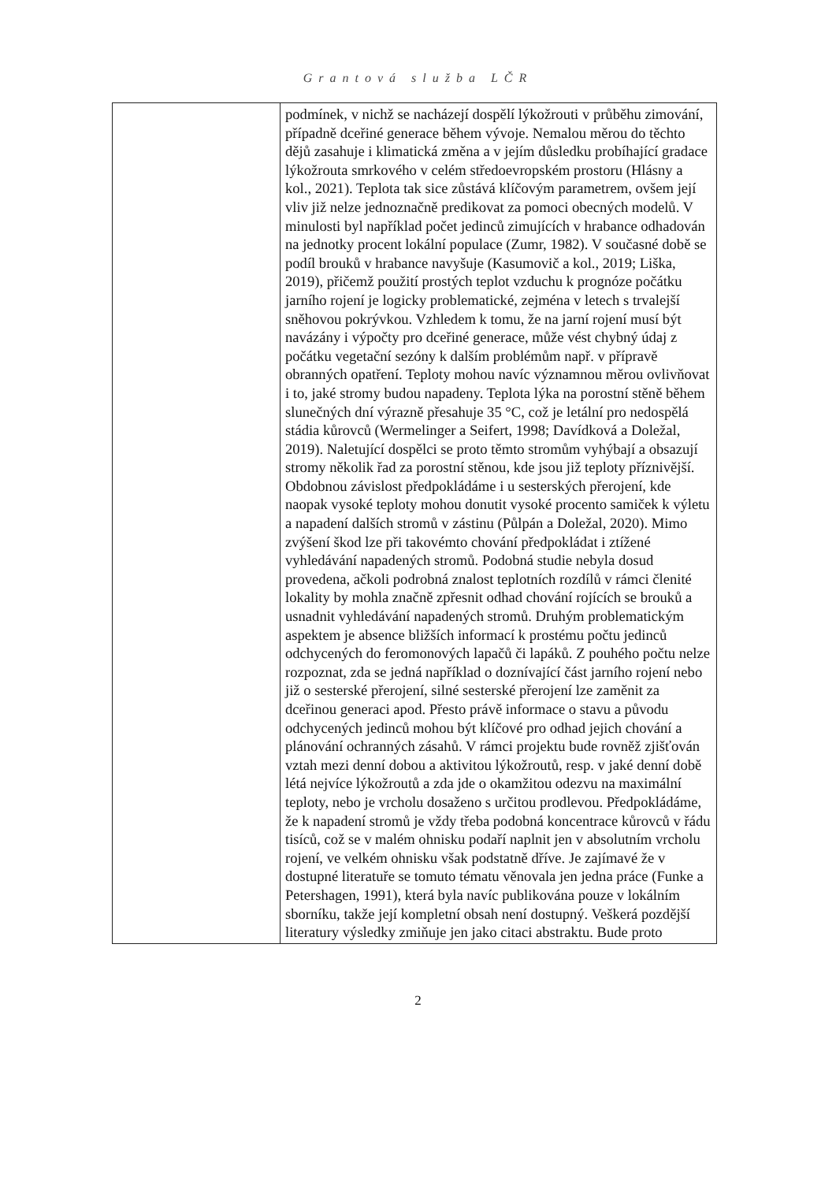Grantová služba LČR
| | podmínek, v nichž se nacházejí dospělí lýkožrouti v průběhu zimování, případně dceřiné generace během vývoje. Nemalou měrou do těchto dějů zasahuje i klimatická změna a v jejím důsledku probíhající gradace lýkožrouta smrkového v celém středoevropském prostoru (Hlásny a kol., 2021). Teplota tak sice zůstává klíčovým parametrem, ovšem její vliv již nelze jednoznačně predikovat za pomoci obecných modelů. V minulosti byl například počet jedinců zimujících v hrabance odhadován na jednotky procent lokální populace (Zumr, 1982). V současné době se podíl brouků v hrabance navyšuje (Kasumovič a kol., 2019; Liška, 2019), přičemž použití prostých teplot vzduchu k prognóze počátku jarního rojení je logicky problematické, zejména v letech s trvalejší sněhovou pokrývkou. Vzhledem k tomu, že na jarní rojení musí být navázány i výpočty pro dceřiné generace, může vést chybný údaj z počátku vegetační sezóny k dalším problémům např. v přípravě obranných opatření. Teploty mohou navíc významnou měrou ovlivňovat i to, jaké stromy budou napadeny. Teplota lýka na porostní stěně během slunečných dní výrazně přesahuje 35 °C, což je letální pro nedospělá stádia kůrovců (Wermelinger a Seifert, 1998; Davídková a Doležal, 2019). Naletující dospělci se proto těmto stromům vyhýbají a obsazují stromy několik řad za porostní stěnou, kde jsou již teploty příznivější. Obdobnou závislost předpokládáme i u sesterských přerojení, kde naopak vysoké teploty mohou donutit vysoké procento samiček k výletu a napadení dalších stromů v zástinu (Půlpán a Doležal, 2020). Mimo zvýšení škod lze při takovémto chování předpokládat i ztížené vyhledávání napadených stromů. Podobná studie nebyla dosud provedena, ačkoli podrobná znalost teplotních rozdílů v rámci členité lokality by mohla značně zpřesnit odhad chování rojících se brouků a usnadnit vyhledávání napadených stromů. Druhým problematickým aspektem je absence bližších informací k prostému počtu jedinců odchycených do feromonových lapačů či lapáků. Z pouhého počtu nelze rozpoznat, zda se jedná například o doznívající část jarního rojení nebo již o sesterské přerojení, silné sesterské přerojení lze zaměnit za dceřinou generaci apod. Přesto právě informace o stavu a původu odchycených jedinců mohou být klíčové pro odhad jejich chování a plánování ochranných zásahů. V rámci projektu bude rovněž zjišťován vztah mezi denní dobou a aktivitou lýkožroutů, resp. v jaké denní době létá nejvíce lýkožroutů a zda jde o okamžitou odezvu na maximální teploty, nebo je vrcholu dosaženo s určitou prodlevou. Předpokládáme, že k napadení stromů je vždy třeba podobná koncentrace kůrovců v řádu tisíců, což se v malém ohnisku podaří naplnit jen v absolutním vrcholu rojení, ve velkém ohnisku však podstatně dříve. Je zajímavé že v dostupné literatuře se tomuto tématu věnovala jen jedna práce (Funke a Petershagen, 1991), která byla navíc publikována pouze v lokálním sborníku, takže její kompletní obsah není dostupný. Veškerá pozdější literatury výsledky zmiňuje jen jako citaci abstraktu. Bude proto |
2